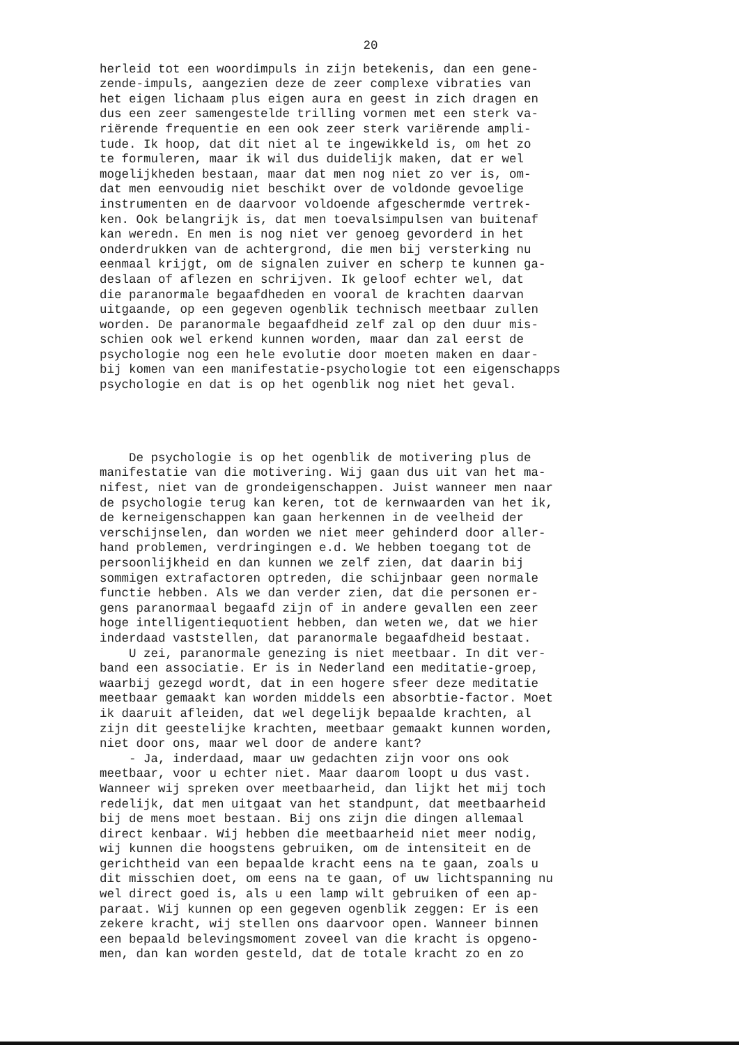20
herleid tot een woordimpuls in zijn betekenis, dan een gene- zende-impuls, aangezien deze de zeer complexe vibraties van het eigen lichaam plus eigen aura en geest in zich dragen en dus een zeer samengestelde trilling vormen met een sterk va- riërende frequentie en een ook zeer sterk variërende ampli- tude. Ik hoop, dat dit niet al te ingewikkeld is, om het zo te formuleren, maar ik wil dus duidelijk maken, dat er wel mogelijkheden bestaan, maar dat men nog niet zo ver is, om- dat men eenvoudig niet beschikt over de voldonde gevoelige instrumenten en de daarvoor voldoende afgeschermde vertrek- ken. Ook belangrijk is, dat men toevalsimpulsen van buitenaf kan weredn. En men is nog niet ver genoeg gevorderd in het onderdrukken van de achtergrond, die men bij versterking nu eenmaal krijgt, om de signalen zuiver en scherp te kunnen ga- deslaan of aflezen en schrijven. Ik geloof echter wel, dat die paranormale begaafdheden en vooral de krachten daarvan uitgaande, op een gegeven ogenblik technisch meetbaar zullen worden. De paranormale begaafdheid zelf zal op den duur mis- schien ook wel erkend kunnen worden, maar dan zal eerst de psychologie nog een hele evolutie door moeten maken en daar- bij komen van een manifestatie-psychologie tot een eigenschapps psychologie en dat is op het ogenblik nog niet het geval.
De psychologie is op het ogenblik de motivering plus de manifestatie van die motivering. Wij gaan dus uit van het ma- nifest, niet van de grondeigenschappen. Juist wanneer men naar de psychologie terug kan keren, tot de kernwaarden van het ik, de kerneigenschappen kan gaan herkennen in de veelheid der verschijnselen, dan worden we niet meer gehinderd door aller- hand problemen, verdringingen e.d. We hebben toegang tot de persoonlijkheid en dan kunnen we zelf zien, dat daarin bij sommigen extrafactoren optreden, die schijnbaar geen normale functie hebben. Als we dan verder zien, dat die personen er- gens paranormaal begaafd zijn of in andere gevallen een zeer hoge intelligentiequotient hebben, dan weten we, dat we hier inderdaad vaststellen, dat paranormale begaafdheid bestaat. U zei, paranormale genezing is niet meetbaar. In dit ver- band een associatie. Er is in Nederland een meditatie-groep, waarbij gezegd wordt, dat in een hogere sfeer deze meditatie meetbaar gemaakt kan worden middels een absorbtie-factor. Moet ik daaruit afleiden, dat wel degelijk bepaalde krachten, al zijn dit geestelijke krachten, meetbaar gemaakt kunnen worden, niet door ons, maar wel door de andere kant? - Ja, inderdaad, maar uw gedachten zijn voor ons ook meetbaar, voor u echter niet. Maar daarom loopt u dus vast. Wanneer wij spreken over meetbaarheid, dan lijkt het mij toch redelijk, dat men uitgaat van het standpunt, dat meetbaarheid bij de mens moet bestaan. Bij ons zijn die dingen allemaal direct kenbaar. Wij hebben die meetbaarheid niet meer nodig, wij kunnen die hoogstens gebruiken, om de intensiteit en de gerichtheid van een bepaalde kracht eens na te gaan, zoals u dit misschien doet, om eens na te gaan, of uw lichtspanning nu wel direct goed is, als u een lamp wilt gebruiken of een ap- paraat. Wij kunnen op een gegeven ogenblik zeggen: Er is een zekere kracht, wij stellen ons daarvoor open. Wanneer binnen een bepaald belevingsmoment zoveel van die kracht is opgeno- men, dan kan worden gesteld, dat de totale kracht zo en zo